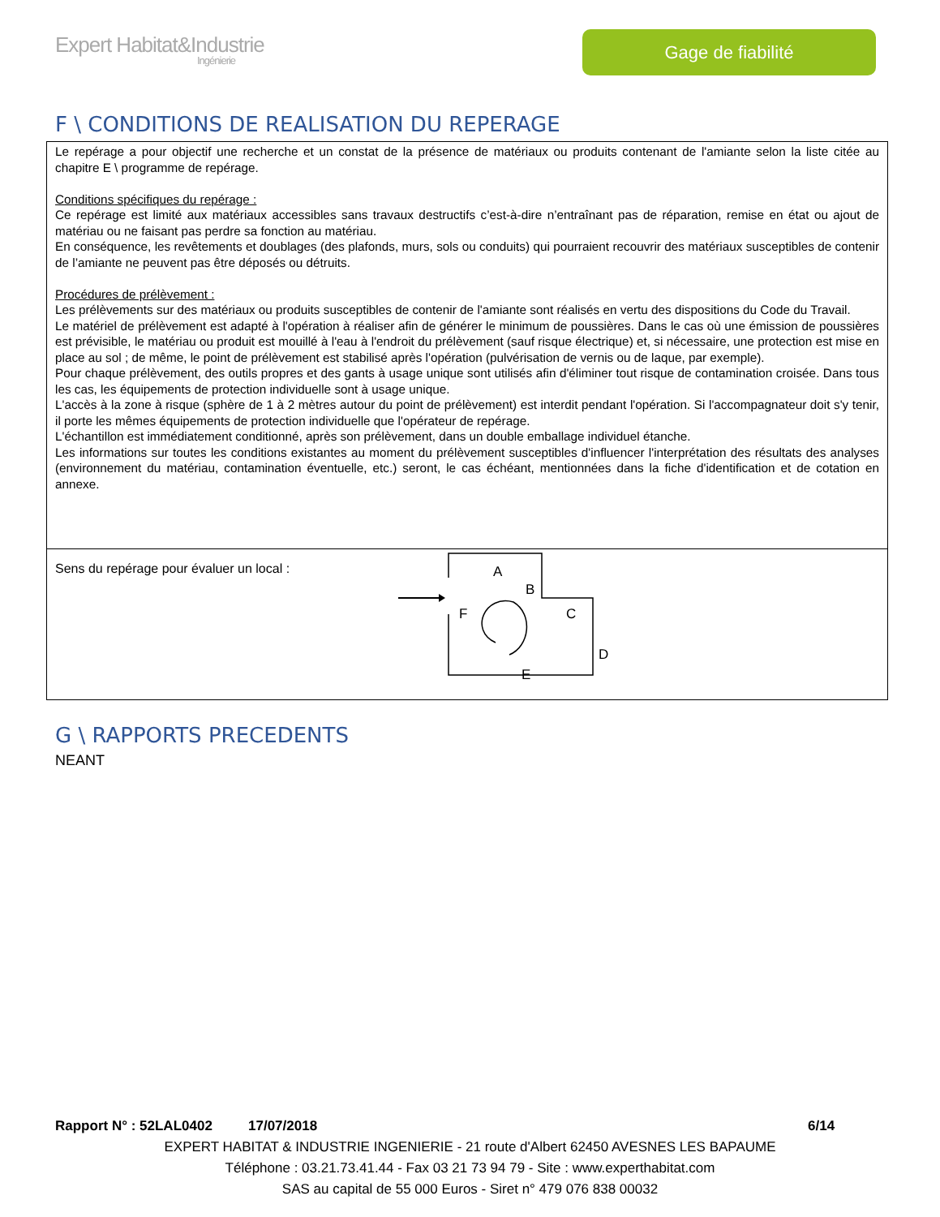Expert Habitat&Industrie
Ingénierie
Gage de fiabilité
F \ CONDITIONS DE REALISATION DU REPERAGE
Le repérage a pour objectif une recherche et un constat de la présence de matériaux ou produits contenant de l'amiante selon la liste citée au chapitre E \ programme de repérage.
Conditions spécifiques du repérage :
Ce repérage est limité aux matériaux accessibles sans travaux destructifs c’est-à-dire n’entraînant pas de réparation, remise en état ou ajout de matériau ou ne faisant pas perdre sa fonction au matériau.
En conséquence, les revêtements et doublages (des plafonds, murs, sols ou conduits) qui pourraient recouvrir des matériaux susceptibles de contenir de l’amiante ne peuvent pas être déposés ou détruits.
Procédures de prélèvement :
Les prélèvements sur des matériaux ou produits susceptibles de contenir de l'amiante sont réalisés en vertu des dispositions du Code du Travail.
Le matériel de prélèvement est adapté à l'opération à réaliser afin de générer le minimum de poussières. Dans le cas où une émission de poussières est prévisible, le matériau ou produit est mouillé à l'eau à l'endroit du prélèvement (sauf risque électrique) et, si nécessaire, une protection est mise en place au sol ; de même, le point de prélèvement est stabilisé après l'opération (pulvérisation de vernis ou de laque, par exemple).
Pour chaque prélèvement, des outils propres et des gants à usage unique sont utilisés afin d'éliminer tout risque de contamination croisée. Dans tous les cas, les équipements de protection individuelle sont à usage unique.
L'accès à la zone à risque (sphère de 1 à 2 mètres autour du point de prélèvement) est interdit pendant l'opération. Si l'accompagnateur doit s'y tenir, il porte les mêmes équipements de protection individuelle que l'opérateur de repérage.
L'échantillon est immédiatement conditionné, après son prélèvement, dans un double emballage individuel étanche.
Les informations sur toutes les conditions existantes au moment du prélèvement susceptibles d'influencer l'interprétation des résultats des analyses (environnement du matériau, contamination éventuelle, etc.) seront, le cas échéant, mentionnées dans la fiche d'identification et de cotation en annexe.
Sens du repérage pour évaluer un local :
A
B
F
C
D
E
G \ RAPPORTS PRECEDENTS
NEANT
Rapport N° : 52LAL0402 17/07/2018 6/14
EXPERT HABITAT & INDUSTRIE INGENIERIE - 21 route d'Albert 62450 AVESNES LES BAPAUME
Téléphone : 03.21.73.41.44 - Fax 03 21 73 94 79 - Site : www.experthabitat.com
SAS au capital de 55 000 Euros - Siret n° 479 076 838 00032